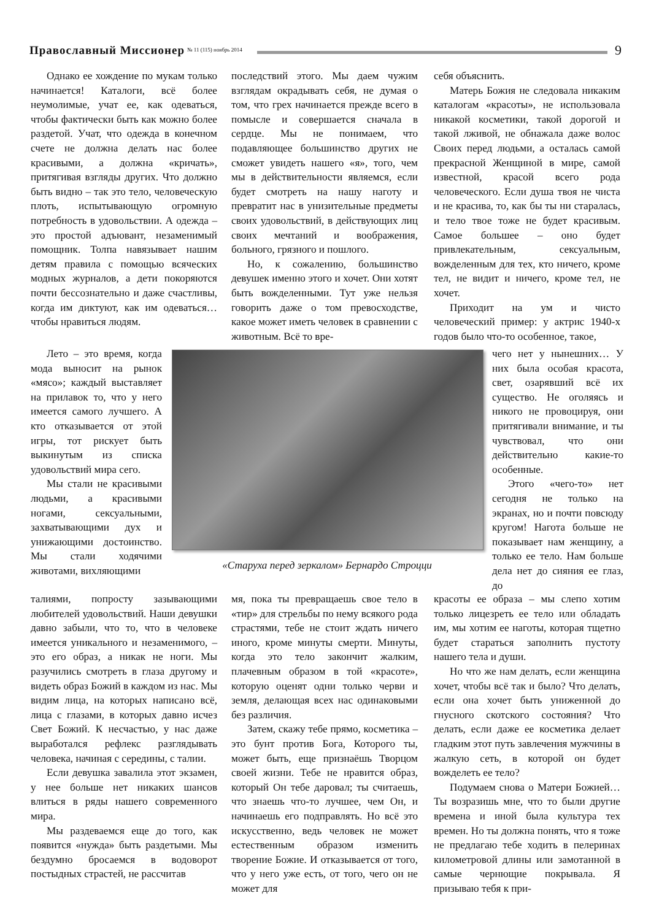Православный Миссионер № 11 (115) ноябрь 2014 9
Однако ее хождение по мукам только начинается! Каталоги, всё более неумолимые, учат ее, как одеваться, чтобы фактически быть как можно более раздетой. Учат, что одежда в конечном счете не должна делать нас более красивыми, а должна «кричать», притягивая взгляды других. Что должно быть видно – так это тело, человеческую плоть, испытывающую огромную потребность в удовольствии. А одежда – это простой адъювант, незаменимый помощник. Толпа навязывает нашим детям правила с помощью всяческих модных журналов, а дети покоряются почти бессознательно и даже счастливы, когда им диктуют, как им одеваться… чтобы нравиться людям.
последствий этого. Мы даем чужим взглядам окрадывать себя, не думая о том, что грех начинается прежде всего в помысле и совершается сначала в сердце. Мы не понимаем, что подавляющее большинство других не сможет увидеть нашего «я», того, чем мы в действительности являемся, если будет смотреть на нашу наготу и превратит нас в унизительные предметы своих удовольствий, в действующих лиц своих мечтаний и воображения, больного, грязного и пошлого.
Но, к сожалению, большинство девушек именно этого и хочет. Они хотят быть вожделенными. Тут уже нельзя говорить даже о том превосходстве, какое может иметь человек в сравнении с животным. Всё то вре-
себя объяснить.
Матерь Божия не следовала никаким каталогам «красоты», не использовала никакой косметики, такой дорогой и такой лживой, не обнажала даже волос Своих перед людьми, а осталась самой прекрасной Женщиной в мире, самой известной, красой всего рода человеческого. Если душа твоя не чиста и не красива, то, как бы ты ни старалась, и тело твое тоже не будет красивым. Самое большее – оно будет привлекательным, сексуальным, вожделенным для тех, кто ничего, кроме тел, не видит и ничего, кроме тел, не хочет.
Приходит на ум и чисто человеческий пример: у актрис 1940-х годов было что-то особенное, такое,
Лето – это время, когда мода выносит на рынок «мясо»; каждый выставляет на прилавок то, что у него имеется самого лучшего. А кто отказывается от этой игры, тот рискует быть выкинутым из списка удовольствий мира сего.
Мы стали не красивыми людьми, а красивыми ногами, сексуальными, захватывающими дух и унижающими достоинство. Мы стали ходячими животами, вихляющими
«Старуха перед зеркалом» Бернардо Строцци
чего нет у нынешних… У них была особая красота, свет, озарявший всё их существо. Не оголяясь и никого не провоцируя, они притягивали внимание, и ты чувствовал, что они действительно какие-то особенные.
Этого «чего-то» нет сегодня не только на экранах, но и почти повсюду кругом! Нагота больше не показывает нам женщину, а только ее тело. Нам больше дела нет до сияния ее глаз, до
талиями, попросту зазывающими любителей удовольствий. Наши девушки давно забыли, что то, что в человеке имеется уникального и незаменимого, – это его образ, а никак не ноги. Мы разучились смотреть в глаза другому и видеть образ Божий в каждом из нас. Мы видим лица, на которых написано всё, лица с глазами, в которых давно исчез Свет Божий. К несчастью, у нас даже выработался рефлекс разглядывать человека, начиная с середины, с талии.
Если девушка завалила этот экзамен, у нее больше нет никаких шансов влиться в ряды нашего современного мира.
Мы раздеваемся еще до того, как появится «нужда» быть раздетыми. Мы бездумно бросаемся в водоворот постыдных страстей, не рассчитав
мя, пока ты превращаешь свое тело в «тир» для стрельбы по нему всякого рода страстями, тебе не стоит ждать ничего иного, кроме минуты смерти. Минуты, когда это тело закончит жалким, плачевным образом в той «красоте», которую оценят одни только черви и земля, делающая всех нас одинаковыми без различия.
Затем, скажу тебе прямо, косметика – это бунт против Бога, Которого ты, может быть, еще признаёшь Творцом своей жизни. Тебе не нравится образ, который Он тебе даровал; ты считаешь, что знаешь что-то лучшее, чем Он, и начинаешь его подправлять. Но всё это искусственно, ведь человек не может естественным образом изменить творение Божие. И отказывается от того, что у него уже есть, от того, чего он не может для
красоты ее образа – мы слепо хотим только лицезреть ее тело или обладать им, мы хотим ее наготы, которая тщетно будет стараться заполнить пустоту нашего тела и души.
Но что же нам делать, если женщина хочет, чтобы всё так и было? Что делать, если она хочет быть униженной до гнусного скотского состояния? Что делать, если даже ее косметика делает гладким этот путь завлечения мужчины в жалкую сеть, в которой он будет вожделеть ее тело?
Подумаем снова о Матери Божией… Ты возразишь мне, что то были другие времена и иной была культура тех времен. Но ты должна понять, что я тоже не предлагаю тебе ходить в пелеринах километровой длины или замотанной в самые чернющие покрывала. Я призываю тебя к при-